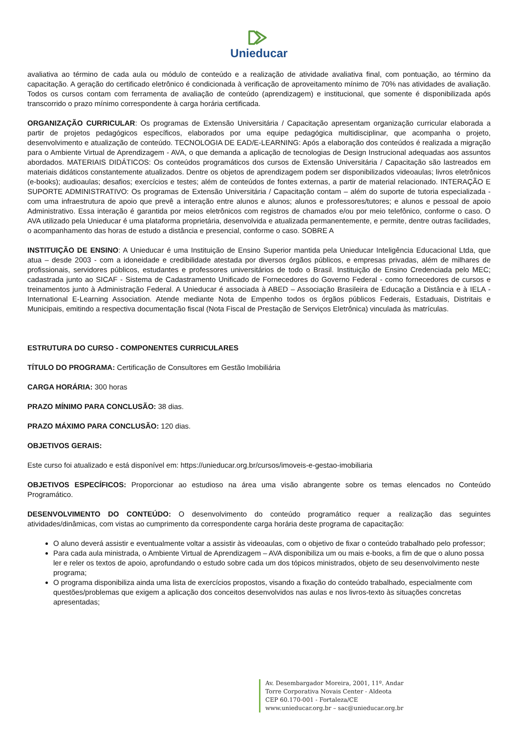Unieducar
avaliativa ao término de cada aula ou módulo de conteúdo e a realização de atividade avaliativa final, com pontuação, ao término da capacitação. A geração do certificado eletrônico é condicionada à verificação de aproveitamento mínimo de 70% nas atividades de avaliação. Todos os cursos contam com ferramenta de avaliação de conteúdo (aprendizagem) e institucional, que somente é disponibilizada após transcorrido o prazo mínimo correspondente à carga horária certificada.
ORGANIZAÇÃO CURRICULAR: Os programas de Extensão Universitária / Capacitação apresentam organização curricular elaborada a partir de projetos pedagógicos específicos, elaborados por uma equipe pedagógica multidisciplinar, que acompanha o projeto, desenvolvimento e atualização de conteúdo. TECNOLOGIA DE EAD/E-LEARNING: Após a elaboração dos conteúdos é realizada a migração para o Ambiente Virtual de Aprendizagem - AVA, o que demanda a aplicação de tecnologias de Design Instrucional adequadas aos assuntos abordados. MATERIAIS DIDÁTICOS: Os conteúdos programáticos dos cursos de Extensão Universitária / Capacitação são lastreados em materiais didáticos constantemente atualizados. Dentre os objetos de aprendizagem podem ser disponibilizados videoaulas; livros eletrônicos (e-books); audioaulas; desafios; exercícios e testes; além de conteúdos de fontes externas, a partir de material relacionado. INTERAÇÃO E SUPORTE ADMINISTRATIVO: Os programas de Extensão Universitária / Capacitação contam – além do suporte de tutoria especializada - com uma infraestrutura de apoio que prevê a interação entre alunos e alunos; alunos e professores/tutores; e alunos e pessoal de apoio Administrativo. Essa interação é garantida por meios eletrônicos com registros de chamados e/ou por meio telefônico, conforme o caso. O AVA utilizado pela Unieducar é uma plataforma proprietária, desenvolvida e atualizada permanentemente, e permite, dentre outras facilidades, o acompanhamento das horas de estudo a distância e presencial, conforme o caso. SOBRE A
INSTITUIÇÃO DE ENSINO: A Unieducar é uma Instituição de Ensino Superior mantida pela Unieducar Inteligência Educacional Ltda, que atua – desde 2003 - com a idoneidade e credibilidade atestada por diversos órgãos públicos, e empresas privadas, além de milhares de profissionais, servidores públicos, estudantes e professores universitários de todo o Brasil. Instituição de Ensino Credenciada pelo MEC; cadastrada junto ao SICAF - Sistema de Cadastramento Unificado de Fornecedores do Governo Federal - como fornecedores de cursos e treinamentos junto à Administração Federal. A Unieducar é associada à ABED – Associação Brasileira de Educação a Distância e à IELA - International E-Learning Association. Atende mediante Nota de Empenho todos os órgãos públicos Federais, Estaduais, Distritais e Municipais, emitindo a respectiva documentação fiscal (Nota Fiscal de Prestação de Serviços Eletrônica) vinculada às matrículas.
ESTRUTURA DO CURSO - COMPONENTES CURRICULARES
TÍTULO DO PROGRAMA: Certificação de Consultores em Gestão Imobiliária
CARGA HORÁRIA: 300 horas
PRAZO MÍNIMO PARA CONCLUSÃO: 38 dias.
PRAZO MÁXIMO PARA CONCLUSÃO: 120 dias.
OBJETIVOS GERAIS:
Este curso foi atualizado e está disponível em: https://unieducar.org.br/cursos/imoveis-e-gestao-imobiliaria
OBJETIVOS ESPECÍFICOS: Proporcionar ao estudioso na área uma visão abrangente sobre os temas elencados no Conteúdo Programático.
DESENVOLVIMENTO DO CONTEÚDO: O desenvolvimento do conteúdo programático requer a realização das seguintes atividades/dinâmicas, com vistas ao cumprimento da correspondente carga horária deste programa de capacitação:
O aluno deverá assistir e eventualmente voltar a assistir às videoaulas, com o objetivo de fixar o conteúdo trabalhado pelo professor;
Para cada aula ministrada, o Ambiente Virtual de Aprendizagem – AVA disponibiliza um ou mais e-books, a fim de que o aluno possa ler e reler os textos de apoio, aprofundando o estudo sobre cada um dos tópicos ministrados, objeto de seu desenvolvimento neste programa;
O programa disponibiliza ainda uma lista de exercícios propostos, visando a fixação do conteúdo trabalhado, especialmente com questões/problemas que exigem a aplicação dos conceitos desenvolvidos nas aulas e nos livros-texto às situações concretas apresentadas;
Av. Desembargador Moreira, 2001, 11º. Andar
Torre Corporativa Novais Center - Aldeota
CEP 60.170-001 - Fortaleza/CE
www.unieducar.org.br – sac@unieducar.org.br